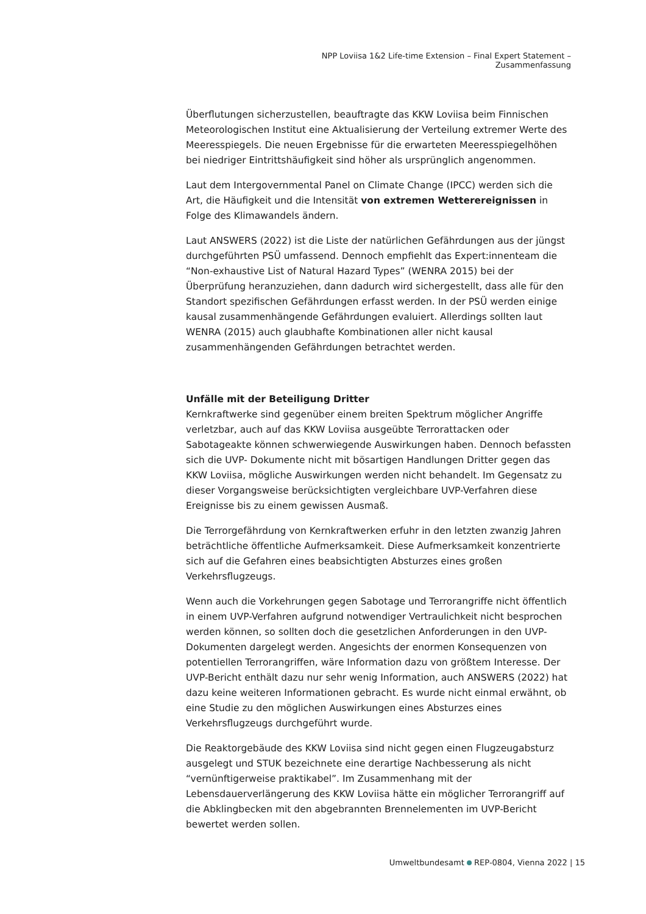NPP Loviisa 1&2 Life-time Extension – Final Expert Statement – Zusammenfassung
Überflutungen sicherzustellen, beauftragte das KKW Loviisa beim Finnischen Meteorologischen Institut eine Aktualisierung der Verteilung extremer Werte des Meeresspiegels. Die neuen Ergebnisse für die erwarteten Meeresspiegelhöhen bei niedriger Eintrittshäufigkeit sind höher als ursprünglich angenommen.
Laut dem Intergovernmental Panel on Climate Change (IPCC) werden sich die Art, die Häufigkeit und die Intensität von extremen Wetterereignissen in Folge des Klimawandels ändern.
Laut ANSWERS (2022) ist die Liste der natürlichen Gefährdungen aus der jüngst durchgeführten PSÜ umfassend. Dennoch empfiehlt das Expert:innenteam die “Non-exhaustive List of Natural Hazard Types” (WENRA 2015) bei der Überprüfung heranzuziehen, dann dadurch wird sichergestellt, dass alle für den Standort spezifischen Gefährdungen erfasst werden. In der PSÜ werden einige kausal zusammenhängende Gefährdungen evaluiert. Allerdings sollten laut WENRA (2015) auch glaubhafte Kombinationen aller nicht kausal zusammenhängenden Gefährdungen betrachtet werden.
Unfälle mit der Beteiligung Dritter
Kernkraftwerke sind gegenüber einem breiten Spektrum möglicher Angriffe verletzbar, auch auf das KKW Loviisa ausgeübte Terrorattacken oder Sabotageakte können schwerwiegende Auswirkungen haben. Dennoch befassten sich die UVP- Dokumente nicht mit bösartigen Handlungen Dritter gegen das KKW Loviisa, mögliche Auswirkungen werden nicht behandelt. Im Gegensatz zu dieser Vorgangsweise berücksichtigten vergleichbare UVP-Verfahren diese Ereignisse bis zu einem gewissen Ausmaß.
Die Terrorgefährdung von Kernkraftwerken erfuhr in den letzten zwanzig Jahren beträchtliche öffentliche Aufmerksamkeit. Diese Aufmerksamkeit konzentrierte sich auf die Gefahren eines beabsichtigten Absturzes eines großen Verkehrsflugzeugs.
Wenn auch die Vorkehrungen gegen Sabotage und Terrorangriffe nicht öffentlich in einem UVP-Verfahren aufgrund notwendiger Vertraulichkeit nicht besprochen werden können, so sollten doch die gesetzlichen Anforderungen in den UVP-Dokumenten dargelegt werden. Angesichts der enormen Konsequenzen von potentiellen Terrorangriffen, wäre Information dazu von größtem Interesse. Der UVP-Bericht enthält dazu nur sehr wenig Information, auch ANSWERS (2022) hat dazu keine weiteren Informationen gebracht. Es wurde nicht einmal erwähnt, ob eine Studie zu den möglichen Auswirkungen eines Absturzes eines Verkehrsflugzeugs durchgeführt wurde.
Die Reaktorgebäude des KKW Loviisa sind nicht gegen einen Flugzeugabsturz ausgelegt und STUK bezeichnete eine derartige Nachbesserung als nicht “vernünftigerweise praktikabel”. Im Zusammenhang mit der Lebensdauerverlängerung des KKW Loviisa hätte ein möglicher Terrorangriff auf die Abklingbecken mit den abgebrannten Brennelementen im UVP-Bericht bewertet werden sollen.
Umweltbundesamt REP-0804, Vienna 2022 | 15